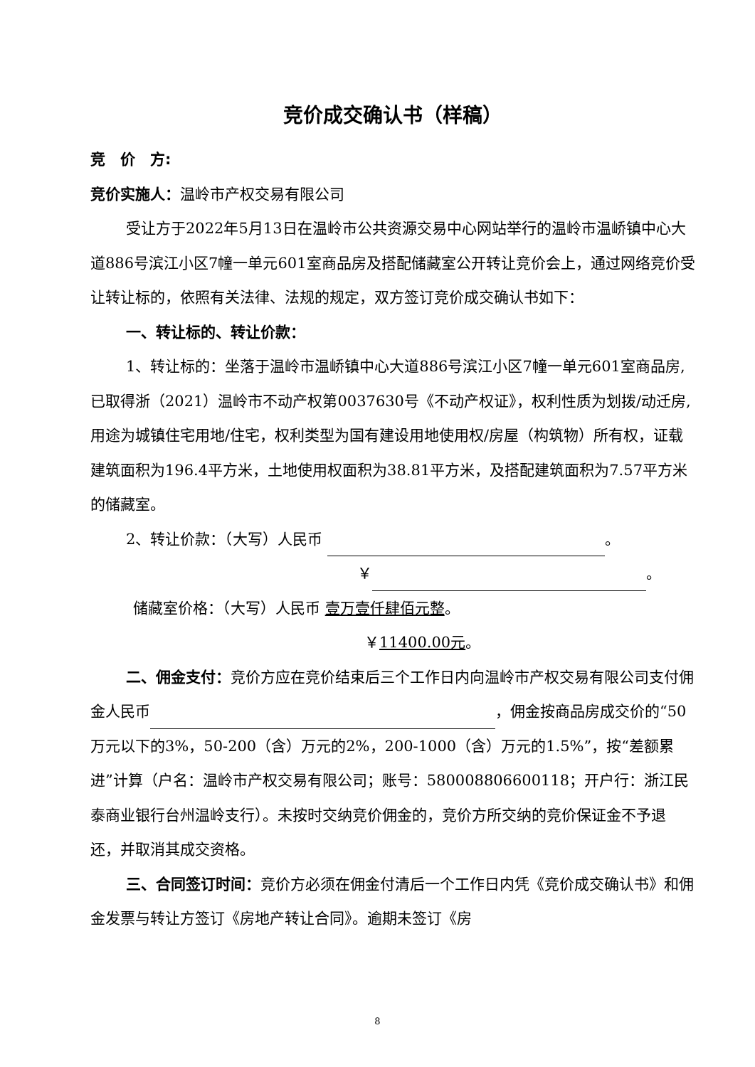竞价成交确认书（样稿）
竞　价　方:
竞价实施人：温岭市产权交易有限公司
受让方于2022年5月13日在温岭市公共资源交易中心网站举行的温岭市温峤镇中心大道886号滨江小区7幢一单元601室商品房及搭配储藏室公开转让竞价会上，通过网络竞价受让转让标的，依照有关法律、法规的规定，双方签订竞价成交确认书如下：
一、转让标的、转让价款：
1、转让标的：坐落于温岭市温峤镇中心大道886号滨江小区7幢一单元601室商品房,已取得浙（2021）温岭市不动产权第0037630号《不动产权证》，权利性质为划拨/动迁房,用途为城镇住宅用地/住宅，权利类型为国有建设用地使用权/房屋（构筑物）所有权，证载建筑面积为196.4平方米，土地使用权面积为38.81平方米，及搭配建筑面积为7.57平方米的储藏室。
2、转让价款：（大写）人民币 。
￥ 。
储藏室价格：（大写）人民币 壹万壹仟肆佰元整。
￥11400.00元。
二、佣金支付：竞价方应在竞价结束后三个工作日内向温岭市产权交易有限公司支付佣金人民币 ，佣金按商品房成交价的“50万元以下的3%，50-200（含）万元的2%，200-1000（含）万元的1.5%”，按“差额累进”计算（户名：温岭市产权交易有限公司；账号：580008806600118；开户行：浙江民泰商业银行台州温岭支行）。未按时交纳竞价佣金的，竞价方所交纳的竞价保证金不予退还，并取消其成交资格。
三、合同签订时间：竞价方必须在佣金付清后一个工作日内凭《竞价成交确认书》和佣金发票与转让方签订《房地产转让合同》。逾期未签订《房
8